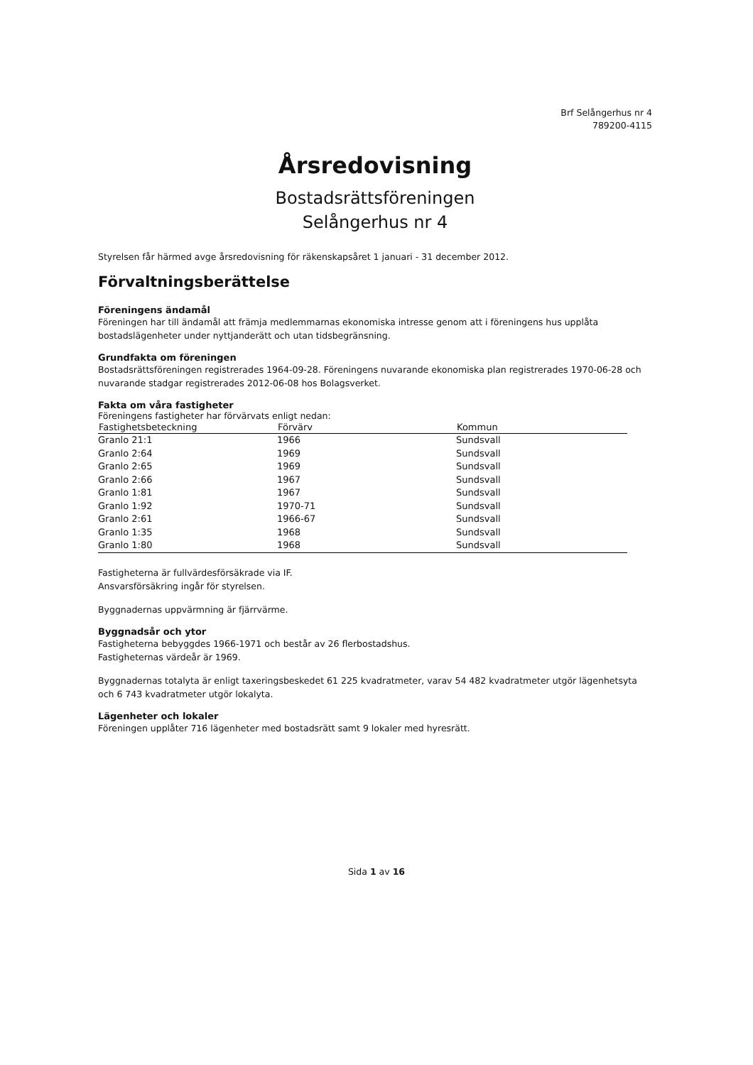Brf Selångerhus nr 4
789200-4115
Årsredovisning
Bostadsrättsföreningen
Selångerhus nr 4
Styrelsen får härmed avge årsredovisning för räkenskapsåret 1 januari - 31 december 2012.
Förvaltningsberättelse
Föreningens ändamål
Föreningen har till ändamål att främja medlemmarnas ekonomiska intresse genom att i föreningens hus upplåta bostadslägenheter under nyttjanderätt och utan tidsbegränsning.
Grundfakta om föreningen
Bostadsrättsföreningen registrerades 1964-09-28. Föreningens nuvarande ekonomiska plan registrerades 1970-06-28 och nuvarande stadgar registrerades 2012-06-08 hos Bolagsverket.
Fakta om våra fastigheter
Föreningens fastigheter har förvärvats enligt nedan:
| Fastighetsbeteckning | Förvärv | Kommun |
| --- | --- | --- |
| Granlo 21:1 | 1966 | Sundsvall |
| Granlo 2:64 | 1969 | Sundsvall |
| Granlo 2:65 | 1969 | Sundsvall |
| Granlo 2:66 | 1967 | Sundsvall |
| Granlo 1:81 | 1967 | Sundsvall |
| Granlo 1:92 | 1970-71 | Sundsvall |
| Granlo 2:61 | 1966-67 | Sundsvall |
| Granlo 1:35 | 1968 | Sundsvall |
| Granlo 1:80 | 1968 | Sundsvall |
Fastigheterna är fullvärdesförsäkrade via IF.
Ansvarsförsäkring ingår för styrelsen.
Byggnadernas uppvärmning är fjärrvärme.
Byggnadsår och ytor
Fastigheterna bebyggdes 1966-1971 och består av 26 flerbostadshus.
Fastigheternas värdeår är 1969.
Byggnadernas totalyta är enligt taxeringsbeskedet 61 225 kvadratmeter, varav 54 482 kvadratmeter utgör lägenhetsyta och 6 743 kvadratmeter utgör lokalyta.
Lägenheter och lokaler
Föreningen upplåter 716 lägenheter med bostadsrätt samt 9 lokaler med hyresrätt.
Sida 1 av 16